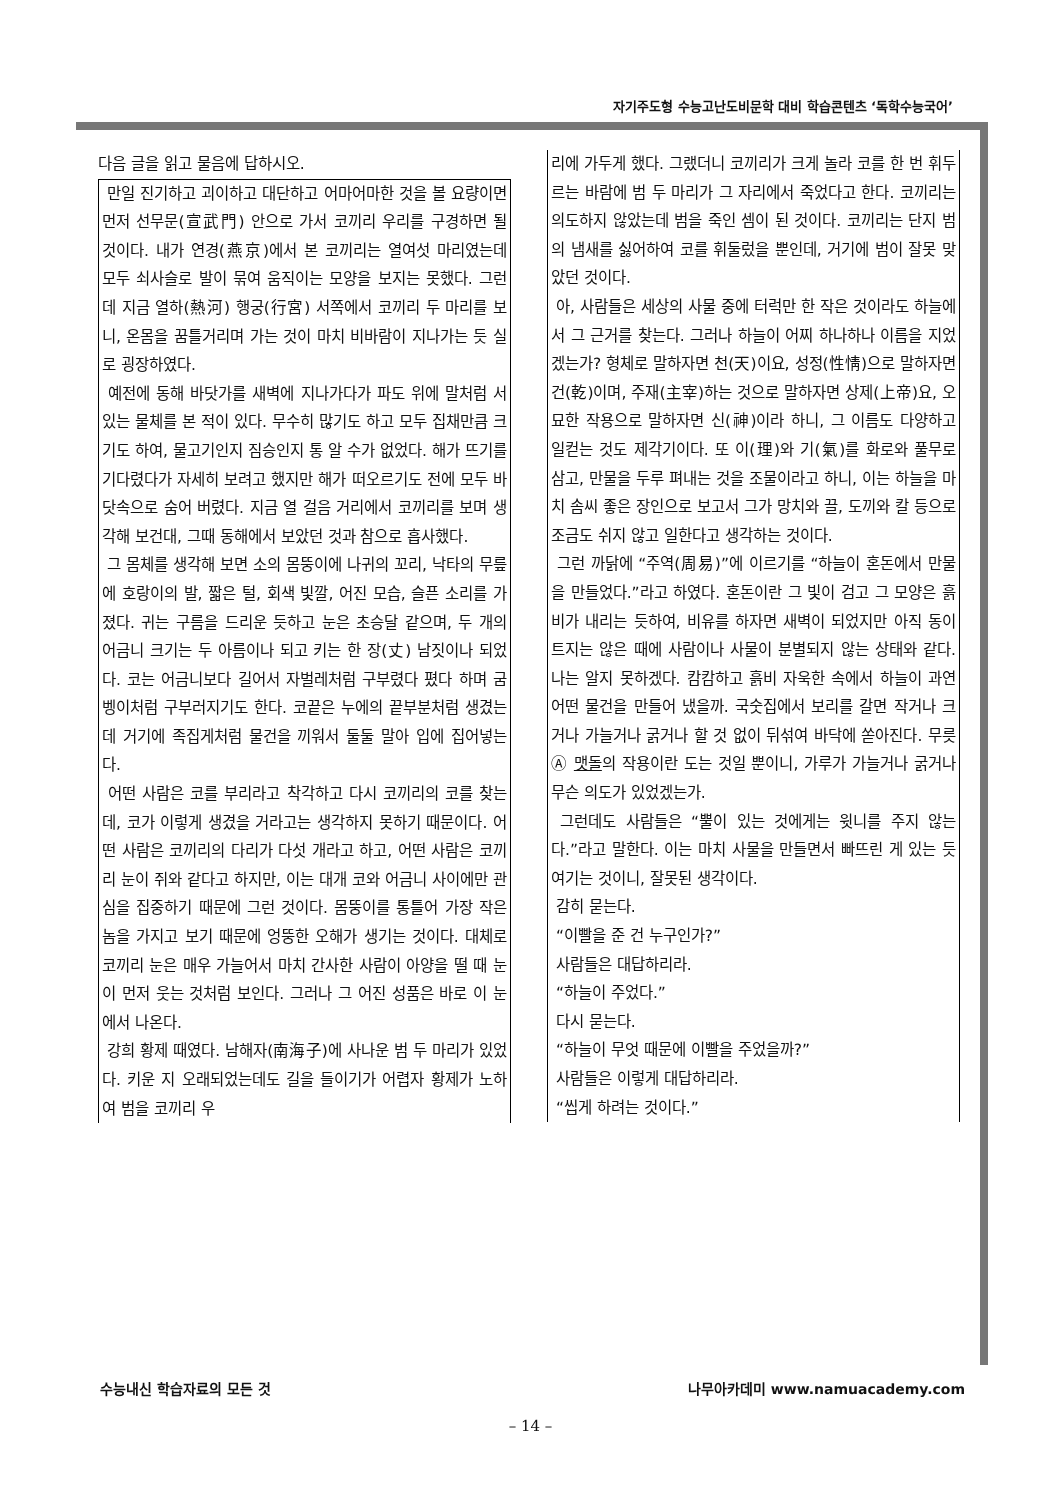자기주도형 수능고난도비문학 대비 학습콘텐츠 ‘독학수능국어’
다음 글을 읽고 물음에 답하시오.
만일 진기하고 괴이하고 대단하고 어마어마한 것을 볼 요량이면 먼저 선무문(宣武門) 안으로 가서 코끼리 우리를 구경하면 될 것이다. 내가 연경(燕京)에서 본 코끼리는 열여섯 마리였는데 모두 쇠사슬로 발이 묶여 움직이는 모양을 보지는 못했다. 그런데 지금 열하(熱河) 행궁(行宮) 서쪽에서 코끼리 두 마리를 보니, 온몸을 꿈틀거리며 가는 것이 마치 비바람이 지나가는 듯 실로 굉장하였다.
예전에 동해 바닷가를 새벽에 지나가다가 파도 위에 말처럼 서 있는 물체를 본 적이 있다. 무수히 많기도 하고 모두 집채만큼 크기도 하여, 물고기인지 짐승인지 통 알 수가 없었다. 해가 뜨기를 기다렸다가 자세히 보려고 했지만 해가 떠오르기도 전에 모두 바닷속으로 숨어 버렸다. 지금 열 걸음 거리에서 코끼리를 보며 생각해 보건대, 그때 동해에서 보았던 것과 참으로 흡사했다.
그 몸체를 생각해 보면 소의 몸뚱이에 나귀의 꼬리, 낙타의 무릎에 호랑이의 발, 짧은 털, 회색 빛깔, 어진 모습, 슬픈 소리를 가졌다. 귀는 구름을 드리운 듯하고 눈은 초승달 같으며, 두 개의 어금니 크기는 두 아름이나 되고 키는 한 장(丈) 남짓이나 되었다. 코는 어금니보다 길어서 자벌레처럼 구부렸다 폈다 하며 굼벵이처럼 구부러지기도 한다. 코끝은 누에의 끝부분처럼 생겼는데 거기에 족집게처럼 물건을 끼워서 둘둘 말아 입에 집어넣는다.
어떤 사람은 코를 부리라고 착각하고 다시 코끼리의 코를 찾는데, 코가 이렇게 생겼을 거라고는 생각하지 못하기 때문이다. 어떤 사람은 코끼리의 다리가 다섯 개라고 하고, 어떤 사람은 코끼리 눈이 쥐와 같다고 하지만, 이는 대개 코와 어금니 사이에만 관심을 집중하기 때문에 그런 것이다. 몸뚱이를 통틀어 가장 작은 놈을 가지고 보기 때문에 엉뚱한 오해가 생기는 것이다. 대체로 코끼리 눈은 매우 가늘어서 마치 간사한 사람이 아양을 떨 때 눈이 먼저 웃는 것처럼 보인다. 그러나 그 어진 성품은 바로 이 눈에서 나온다.
강희 황제 때였다. 남해자(南海子)에 사나운 범 두 마리가 있었다. 키운 지 오래되었는데도 길을 들이기가 어렵자 황제가 노하여 범을 코끼리 우
리에 가두게 했다. 그랬더니 코끼리가 크게 놀라 코를 한 번 휘두르는 바람에 범 두 마리가 그 자리에서 죽었다고 한다. 코끼리는 의도하지 않았는데 범을 죽인 셈이 된 것이다. 코끼리는 단지 범의 냄새를 싫어하여 코를 휘둘렀을 뿐인데, 거기에 범이 잘못 맞았던 것이다.
아, 사람들은 세상의 사물 중에 터럭만 한 작은 것이라도 하늘에서 그 근거를 찾는다. 그러나 하늘이 어찌 하나하나 이름을 지었겠는가? 형체로 말하자면 천(天)이요, 성정(性情)으로 말하자면 건(乾)이며, 주재(主宰)하는 것으로 말하자면 상제(上帝)요, 오묘한 작용으로 말하자면 신(神)이라 하니, 그 이름도 다양하고 일컫는 것도 제각기이다. 또 이(理)와 기(氣)를 화로와 풀무로 삼고, 만물을 두루 펴내는 것을 조물이라고 하니, 이는 하늘을 마치 솜씨 좋은 장인으로 보고서 그가 망치와 끌, 도끼와 칼 등으로 조금도 쉬지 않고 일한다고 생각하는 것이다.
그런 까닭에 “주역(周易)”에 이르기를 “하늘이 혼돈에서 만물을 만들었다.”라고 하였다. 혼돈이란 그 빛이 검고 그 모양은 흙비가 내리는 듯하여, 비유를 하자면 새벽이 되었지만 아직 동이 트지는 않은 때에 사람이나 사물이 분별되지 않는 상태와 같다. 나는 알지 못하겠다. 캄캄하고 흙비 자욱한 속에서 하늘이 과연 어떤 물건을 만들어 냈을까. 국숫집에서 보리를 갈면 작거나 크거나 가늘거나 굵거나 할 것 없이 뒤섞여 바닥에 쏟아진다. 무릇 Ⓐ 맷돌의 작용이란 도는 것일 뿐이니, 가루가 가늘거나 굵거나 무슨 의도가 있었겠는가.
그런데도 사람들은 “뿔이 있는 것에게는 윗니를 주지 않는다.”라고 말한다. 이는 마치 사물을 만들면서 빠뜨린 게 있는 듯 여기는 것이니, 잘못된 생각이다.
감히 묻는다.
“이빨을 준 건 누구인가?”
사람들은 대답하리라.
“하늘이 주었다.”
다시 묻는다.
“하늘이 무엇 때문에 이빨을 주었을까?”
사람들은 이렇게 대답하리라.
“씹게 하려는 것이다.”
수능내신 학습자료의 모든 것 나무아카데미 www.namuacademy.com
– 14 –